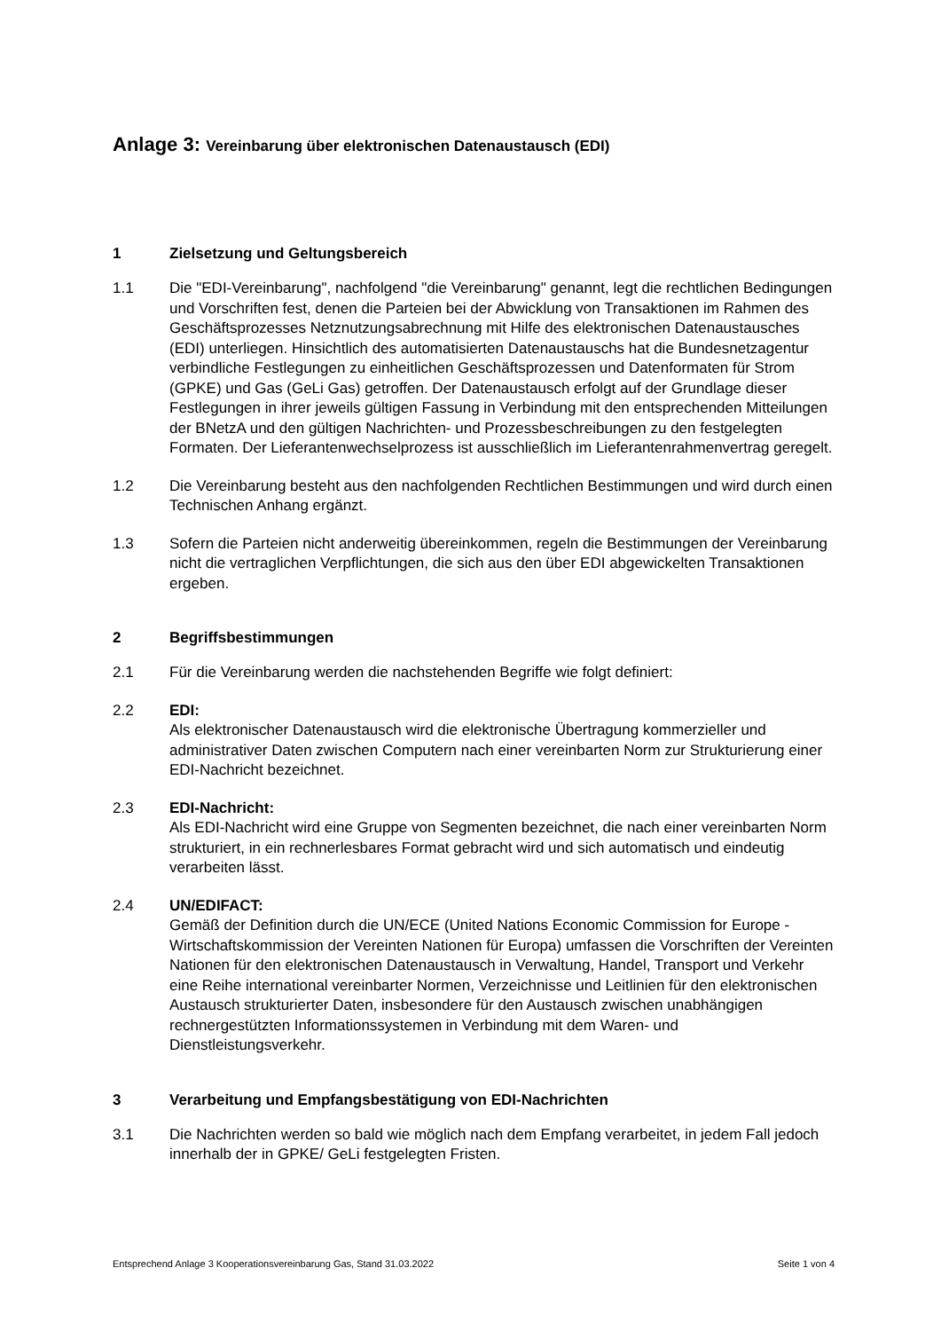Anlage 3: Vereinbarung über elektronischen Datenaustausch (EDI)
1 Zielsetzung und Geltungsbereich
1.1 Die "EDI-Vereinbarung", nachfolgend "die Vereinbarung" genannt, legt die rechtlichen Bedingungen und Vorschriften fest, denen die Parteien bei der Abwicklung von Transaktionen im Rahmen des Geschäftsprozesses Netznutzungsabrechnung mit Hilfe des elektronischen Datenaustausches (EDI) unterliegen. Hinsichtlich des automatisierten Datenaustauschs hat die Bundesnetzagentur verbindliche Festlegungen zu einheitlichen Geschäftsprozessen und Datenformaten für Strom (GPKE) und Gas (GeLi Gas) getroffen. Der Datenaustausch erfolgt auf der Grundlage dieser Festlegungen in ihrer jeweils gültigen Fassung in Verbindung mit den entsprechenden Mitteilungen der BNetzA und den gültigen Nachrichten- und Prozessbeschreibungen zu den festgelegten Formaten. Der Lieferantenwechselprozess ist ausschließlich im Lieferantenrahmenvertrag geregelt.
1.2 Die Vereinbarung besteht aus den nachfolgenden Rechtlichen Bestimmungen und wird durch einen Technischen Anhang ergänzt.
1.3 Sofern die Parteien nicht anderweitig übereinkommen, regeln die Bestimmungen der Vereinbarung nicht die vertraglichen Verpflichtungen, die sich aus den über EDI abgewickelten Transaktionen ergeben.
2 Begriffsbestimmungen
2.1 Für die Vereinbarung werden die nachstehenden Begriffe wie folgt definiert:
2.2 EDI:
Als elektronischer Datenaustausch wird die elektronische Übertragung kommerzieller und administrativer Daten zwischen Computern nach einer vereinbarten Norm zur Strukturierung einer EDI-Nachricht bezeichnet.
2.3 EDI-Nachricht:
Als EDI-Nachricht wird eine Gruppe von Segmenten bezeichnet, die nach einer vereinbarten Norm strukturiert, in ein rechnerlesbares Format gebracht wird und sich automatisch und eindeutig verarbeiten lässt.
2.4 UN/EDIFACT:
Gemäß der Definition durch die UN/ECE (United Nations Economic Commission for Europe - Wirtschaftskommission der Vereinten Nationen für Europa) umfassen die Vorschriften der Vereinten Nationen für den elektronischen Datenaustausch in Verwaltung, Handel, Transport und Verkehr eine Reihe international vereinbarter Normen, Verzeichnisse und Leitlinien für den elektronischen Austausch strukturierter Daten, insbesondere für den Austausch zwischen unabhängigen rechnergestützten Informationssystemen in Verbindung mit dem Waren- und Dienstleistungsverkehr.
3 Verarbeitung und Empfangsbestätigung von EDI-Nachrichten
3.1 Die Nachrichten werden so bald wie möglich nach dem Empfang verarbeitet, in jedem Fall jedoch innerhalb der in GPKE/ GeLi festgelegten Fristen.
Entsprechend Anlage 3 Kooperationsvereinbarung Gas, Stand 31.03.2022 Seite 1 von 4